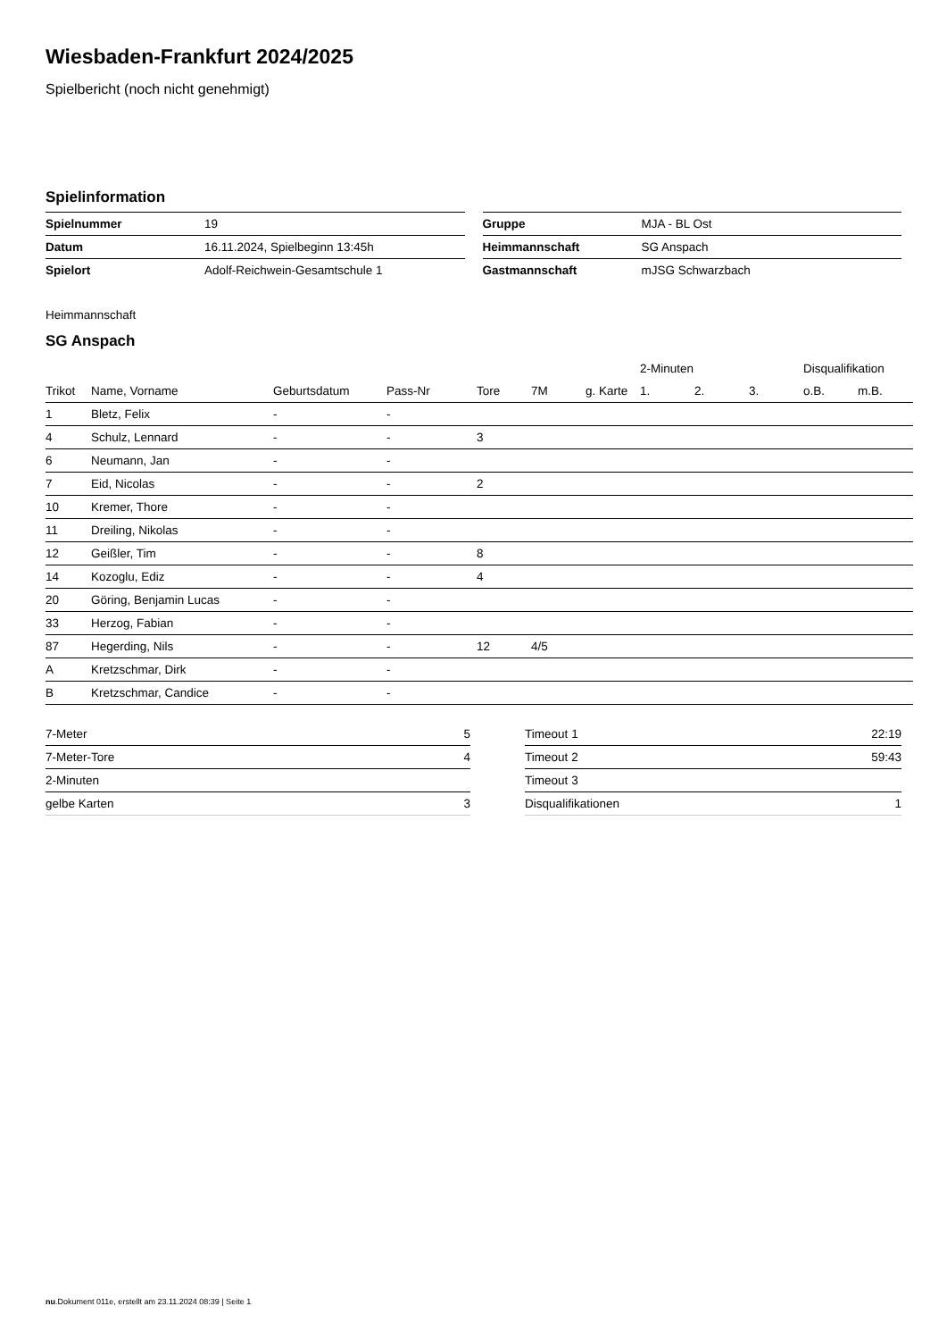Wiesbaden-Frankfurt 2024/2025
Spielbericht (noch nicht genehmigt)
Spielinformation
| Spielnummer | 19 |
| Datum | 16.11.2024, Spielbeginn 13:45h |
| Spielort | Adolf-Reichwein-Gesamtschule 1 |
| Gruppe | MJA - BL Ost |
| Heimmannschaft | SG Anspach |
| Gastmannschaft | mJSG Schwarzbach |
Heimmannschaft
SG Anspach
| | | | | | | | 2-Minuten | | | Disqualifikation | |
| --- | --- | --- | --- | --- | --- | --- | --- | --- | --- | --- | --- |
| Trikot | Name, Vorname | Geburtsdatum | Pass-Nr | Tore | 7M | g. Karte | 1. | 2. | 3. | o.B. | m.B. |
| 1 | Bletz, Felix | - | - | | | | | | | | |
| 4 | Schulz, Lennard | - | - | 3 | | | | | | | |
| 6 | Neumann, Jan | - | - | | | | | | | | |
| 7 | Eid, Nicolas | - | - | 2 | | | | | | | |
| 10 | Kremer, Thore | - | - | | | | | | | | |
| 11 | Dreiling, Nikolas | - | - | | | | | | | | |
| 12 | Geißler, Tim | - | - | 8 | | | | | | | |
| 14 | Kozoglu, Ediz | - | - | 4 | | | | | | | |
| 20 | Göring, Benjamin Lucas | - | - | | | | | | | | |
| 33 | Herzog, Fabian | - | - | | | | | | | | |
| 87 | Hegerding, Nils | - | - | 12 | 4/5 | | | | | | |
| A | Kretzschmar, Dirk | - | - | | | | | | | | |
| B | Kretzschmar, Candice | - | - | | | | | | | | |
| 7-Meter | 5 |
| 7-Meter-Tore | 4 |
| 2-Minuten | |
| gelbe Karten | 3 |
| Timeout 1 | 22:19 |
| Timeout 2 | 59:43 |
| Timeout 3 | |
| Disqualifikationen | 1 |
nu.Dokument 011e, erstellt am 23.11.2024 08:39 | Seite 1